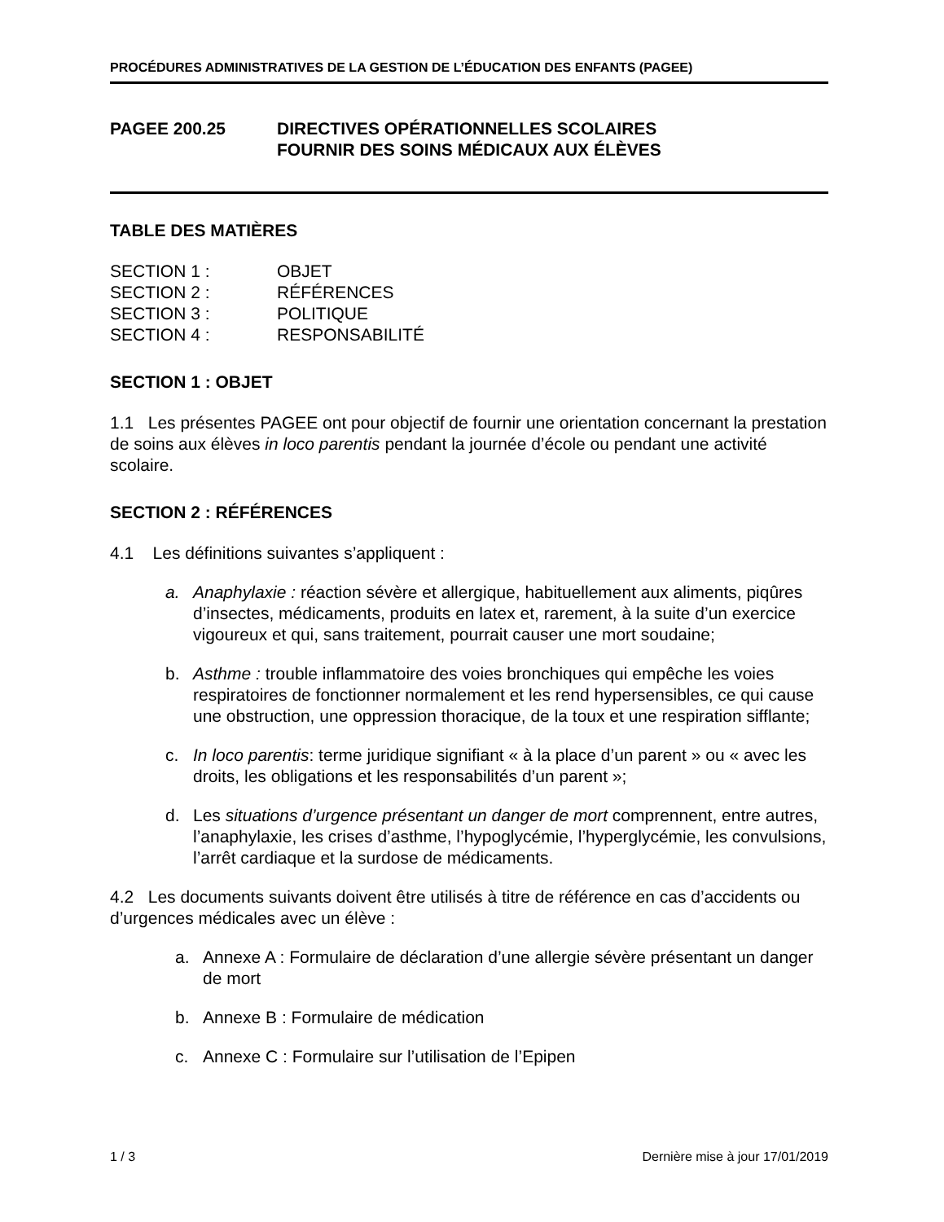PROCÉDURES ADMINISTRATIVES DE LA GESTION DE L’ÉDUCATION DES ENFANTS (PAGEE)
PAGEE 200.25 DIRECTIVES OPÉRATIONNELLES SCOLAIRES
FOURNIR DES SOINS MÉDICAUX AUX ÉLÈVES
TABLE DES MATIÈRES
SECTION 1 : OBJET
SECTION 2 : RÉFÉRENCES
SECTION 3 : POLITIQUE
SECTION 4 : RESPONSABILITÉ
SECTION 1 : OBJET
1.1 Les présentes PAGEE ont pour objectif de fournir une orientation concernant la prestation de soins aux élèves in loco parentis pendant la journée d’école ou pendant une activité scolaire.
SECTION 2 : RÉFÉRENCES
4.1 Les définitions suivantes s’appliquent :
a. Anaphylaxie : réaction sévère et allergique, habituellement aux aliments, piqûres d’insectes, médicaments, produits en latex et, rarement, à la suite d’un exercice vigoureux et qui, sans traitement, pourrait causer une mort soudaine;
b. Asthme : trouble inflammatoire des voies bronchiques qui empêche les voies respiratoires de fonctionner normalement et les rend hypersensibles, ce qui cause une obstruction, une oppression thoracique, de la toux et une respiration sifflante;
c. In loco parentis: terme juridique signifiant « à la place d’un parent » ou « avec les droits, les obligations et les responsabilités d’un parent »;
d. Les situations d’urgence présentant un danger de mort comprennent, entre autres, l’anaphylaxie, les crises d’asthme, l’hypoglycémie, l’hyperglycémie, les convulsions, l’arrêt cardiaque et la surdose de médicaments.
4.2 Les documents suivants doivent être utilisés à titre de référence en cas d’accidents ou d’urgences médicales avec un élève :
a. Annexe A : Formulaire de déclaration d’une allergie sévère présentant un danger de mort
b. Annexe B : Formulaire de médication
c. Annexe C : Formulaire sur l’utilisation de l’Epipen
1 / 3 Dernière mise à jour 17/01/2019